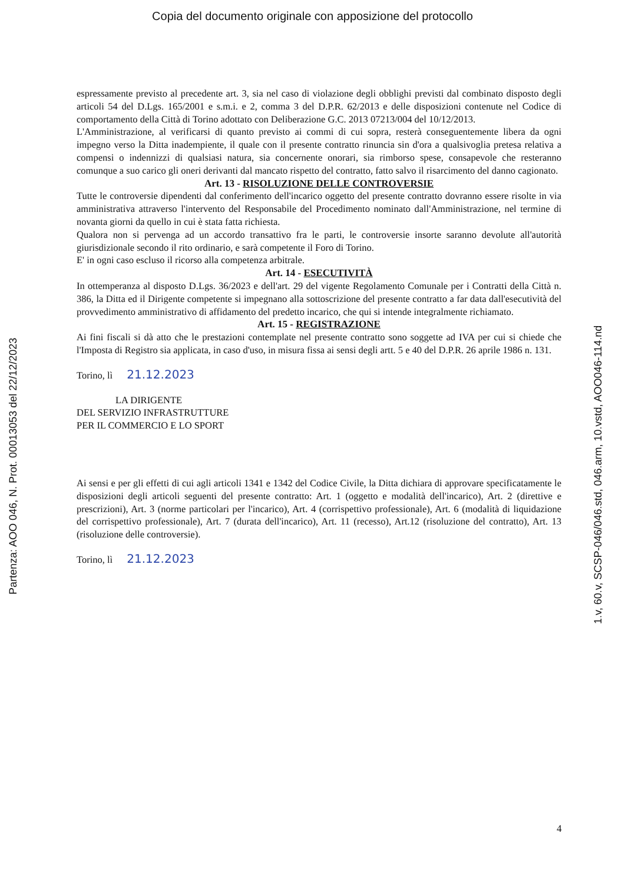Copia del documento originale con apposizione del protocollo
Partenza: AOO 046, N. Prot. 00013053 del 22/12/2023
espressamente previsto al precedente art. 3, sia nel caso di violazione degli obblighi previsti dal combinato disposto degli articoli 54 del D.Lgs. 165/2001 e s.m.i. e 2, comma 3 del D.P.R. 62/2013 e delle disposizioni contenute nel Codice di comportamento della Città di Torino adottato con Deliberazione G.C. 2013 07213/004 del 10/12/2013.
L'Amministrazione, al verificarsi di quanto previsto ai commi di cui sopra, resterà conseguentemente libera da ogni impegno verso la Ditta inadempiente, il quale con il presente contratto rinuncia sin d'ora a qualsivoglia pretesa relativa a compensi o indennizzi di qualsiasi natura, sia concernente onorari, sia rimborso spese, consapevole che resteranno comunque a suo carico gli oneri derivanti dal mancato rispetto del contratto, fatto salvo il risarcimento del danno cagionato.
Art. 13 - RISOLUZIONE DELLE CONTROVERSIE
Tutte le controversie dipendenti dal conferimento dell'incarico oggetto del presente contratto dovranno essere risolte in via amministrativa attraverso l'intervento del Responsabile del Procedimento nominato dall'Amministrazione, nel termine di novanta giorni da quello in cui è stata fatta richiesta.
Qualora non si pervenga ad un accordo transattivo fra le parti, le controversie insorte saranno devolute all'autorità giurisdizionale secondo il rito ordinario, e sarà competente il Foro di Torino.
E' in ogni caso escluso il ricorso alla competenza arbitrale.
Art. 14 - ESECUTIVITÀ
In ottemperanza al disposto D.Lgs. 36/2023 e dell'art. 29 del vigente Regolamento Comunale per i Contratti della Città n. 386, la Ditta ed il Dirigente competente si impegnano alla sottoscrizione del presente contratto a far data dall'esecutività del provvedimento amministrativo di affidamento del predetto incarico, che qui si intende integralmente richiamato.
Art. 15 - REGISTRAZIONE
Ai fini fiscali si dà atto che le prestazioni contemplate nel presente contratto sono soggette ad IVA per cui si chiede che l'Imposta di Registro sia applicata, in caso d'uso, in misura fissa ai sensi degli artt. 5 e 40 del D.P.R. 26 aprile 1986 n. 131.
Torino, lì 21.12.2023
LA DIRIGENTE
DEL SERVIZIO INFRASTRUTTURE
PER IL COMMERCIO E LO SPORT
Ai sensi e per gli effetti di cui agli articoli 1341 e 1342 del Codice Civile, la Ditta dichiara di approvare specificatamente le disposizioni degli articoli seguenti del presente contratto: Art. 1 (oggetto e modalità dell'incarico), Art. 2 (direttive e prescrizioni), Art. 3 (norme particolari per l'incarico), Art. 4 (corrispettivo professionale), Art. 6 (modalità di liquidazione del corrispettivo professionale), Art. 7 (durata dell'incarico), Art. 11 (recesso), Art.12 (risoluzione del contratto), Art. 13 (risoluzione delle controversie).
Torino, lì 21.12.2023
1.v, 60.v, SCSP-046/046.std, 046.arm, 10.vstd, AOO046-114.nd
4